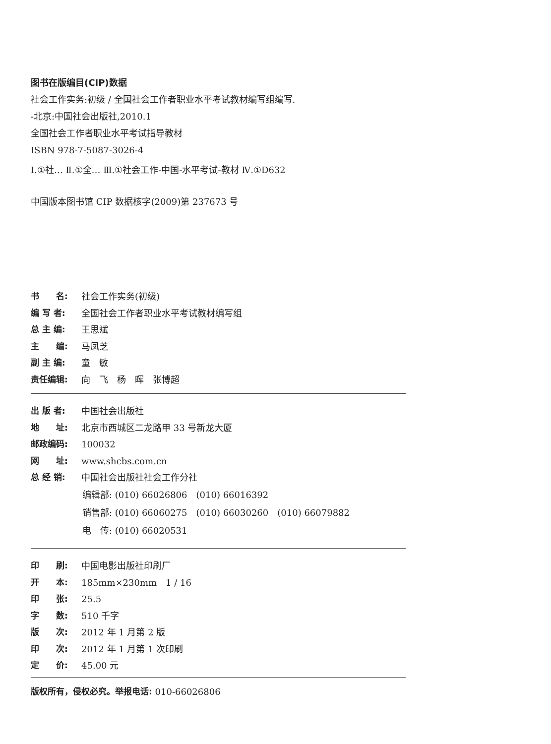图书在版编目(CIP)数据
社会工作实务:初级 / 全国社会工作者职业水平考试教材编写组编写.
-北京:中国社会出版社,2010.1
全国社会工作者职业水平考试指导教材
ISBN 978-7-5087-3026-4
Ⅰ.①社… Ⅱ.①全… Ⅲ.①社会工作-中国-水平考试-教材 Ⅳ.①D632
中国版本图书馆 CIP 数据核字(2009)第 237673 号
书　　名: 社会工作实务(初级)
编 写 者: 全国社会工作者职业水平考试教材编写组
总 主 编: 王思斌
主　　编: 马凤芝
副 主 编: 童　敏
责任编辑: 向　飞　杨　晖　张博超
出 版 者: 中国社会出版社
地　　址: 北京市西城区二龙路甲 33 号新龙大厦
邮政编码: 100032
网　　址: www.shcbs.com.cn
总 经 销: 中国社会出版社社会工作分社
编辑部: (010) 66026806　(010) 66016392
销售部: (010) 66060275　(010) 66030260　(010) 66079882
电　传: (010) 66020531
印　　刷: 中国电影出版社印刷厂
开　　本: 185mm×230mm　1 / 16
印　　张: 25.5
字　　数: 510 千字
版　　次: 2012 年 1 月第 2 版
印　　次: 2012 年 1 月第 1 次印刷
定　　价: 45.00 元
版权所有，侵权必究。举报电话: 010-66026806